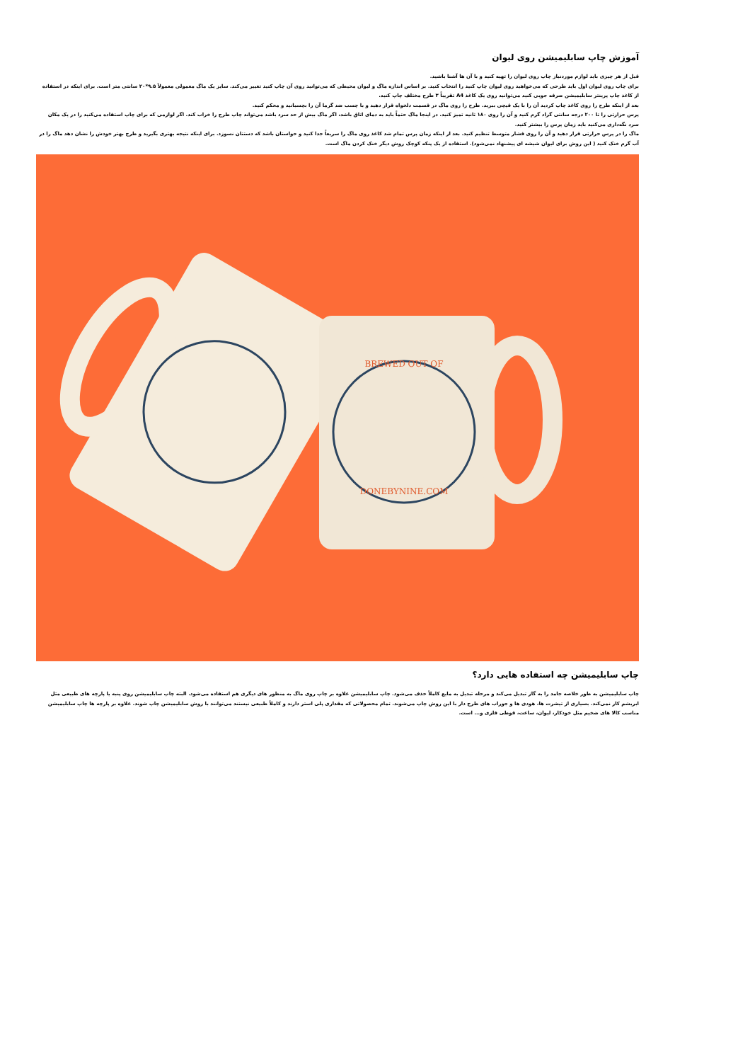آموزش چاپ سابلیمیشن روی لیوان
قبل از هر چیزی باید لوازم موردنیاز چاپ روی لیوان را تهیه کنید و با آن ها آشنا باشید.
برای چاپ روی لیوان اول باید طرحی که می‌خواهید روی لیوان چاپ کنید را انتخاب کنید. بر اساس اندازه ماگ و لیوان محیطی که می‌توانید روی آن چاپ کنید تغییر می‌کند. سایز یک ماگ معمولی معمولاً ۹.۵*۲۰ سانتی متر است. برای اینکه در استفاده از کاغذ چاپ پرینتر سابلیمیشن صرفه جویی کنید می‌توانید روی یک کاغذ A4 تقریباً ۳ طرح مختلف چاپ کنید.
بعد از اینکه طرح را روی کاغذ چاپ کردید آن را با یک قیچی ببرید. طرح را روی ماگ در قسمت دلخواه قرار دهید و با چسب ضد گرما آن را بچسبانید و محکم کنید.
پرس حرارتی را تا ۲۰۰ درجه سانتی گراد گرم کنید و آن را روی ۱۸۰ ثانیه تمیز کنید. در اینجا ماگ حتماً باید به دمای اتاق باشد، اگر ماگ بیش از حد سرد باشد می‌تواند چاپ طرح را خراب کند. اگر لوازمی که برای چاپ استفاده می‌کنید را در یک مکان سرد نگه‌داری می‌کنید باید زمان پرس را بیشتر کنید.
ماگ را در پرس حرارتی قرار دهید و آن را روی فشار متوسط تنظیم کنید. بعد از اینکه زمان پرس تمام شد کاغذ روی ماگ را سریعاً جدا کنید و حواستان باشد که دستتان نسوزد. برای اینکه نتیجه بهتری بگیرید و طرح بهتر خودش را نشان دهد ماگ را در آب گرم خنک کنید ( این روش برای لیوان شیشه ای پیشنهاد نمی‌شود). استفاده از یک پنکه کوچک روش دیگر خنک کردن ماگ است.
BREWED OUT OF
DONEBYNINE.COM
چاپ سابلیمیشن چه استفاده هایی دارد؟
چاپ سابلیمیشن به طور خلاصه جامد را به گاز تبدیل می‌کند و مرحله تبدیل به مایع کاملاً حذف می‌شود. چاپ سابلیمیشن علاوه بر چاپ روی ماگ به منظور های دیگری هم استفاده می‌شود. البته چاپ سابلیمیشن روی پنبه یا پارچه های طبیعی مثل ابریشم کار نمی‌کند. بسیاری از تیشرت ها، هودی ها و جوراب های طرح دار با این روش چاپ می‌شوند. تمام محصولاتی که مقداری پلی استر دارند و کاملاً طبیعی نیستند می‌توانند با روش سابلیمیشن چاپ شوند. علاوه بر پارچه ها چاپ سابلیمیشن مناسب کالا های ضخیم مثل خودکار، لیوان، ساعت، قوطی فلزی و... است.